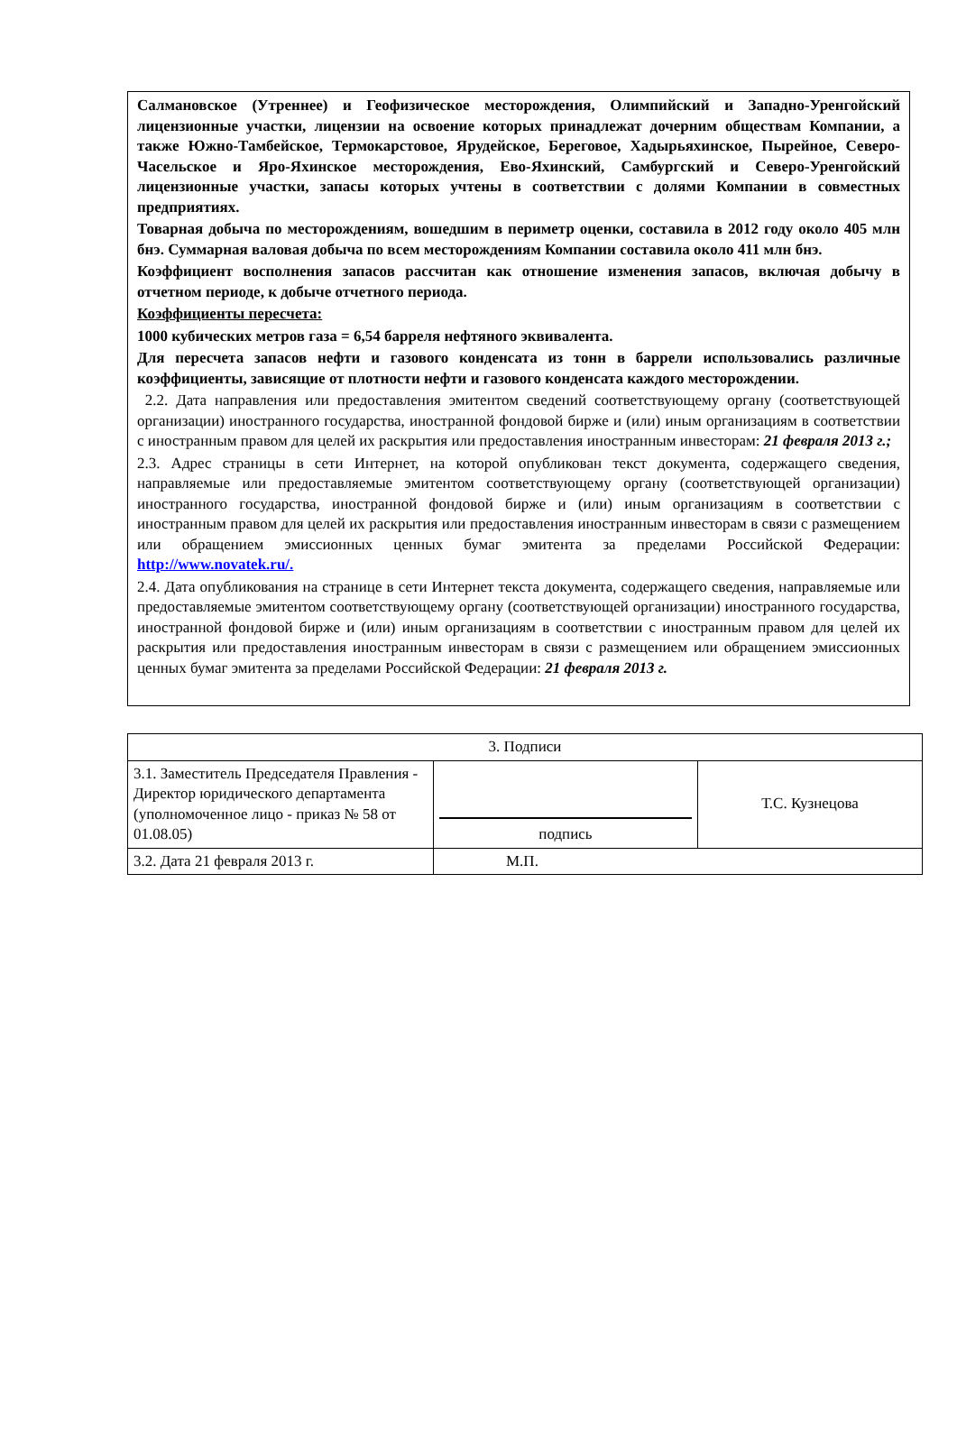Салмановское (Утреннее) и Геофизическое месторождения, Олимпийский и Западно-Уренгойский лицензионные участки, лицензии на освоение которых принадлежат дочерним обществам Компании, а также Южно-Тамбейское, Термокарстовое, Ярудейское, Береговое, Хадырьяхинское, Пырейное, Северо-Часельское и Яро-Яхинское месторождения, Ево-Яхинский, Самбургский и Северо-Уренгойский лицензионные участки, запасы которых учтены в соответствии с долями Компании в совместных предприятиях.
Товарная добыча по месторождениям, вошедшим в периметр оценки, составила в 2012 году около 405 млн бнэ. Суммарная валовая добыча по всем месторождениям Компании составила около 411 млн бнэ.
Коэффициент восполнения запасов рассчитан как отношение изменения запасов, включая добычу в отчетном периоде, к добыче отчетного периода.
Коэффициенты пересчета:
1000 кубических метров газа = 6,54 барреля нефтяного эквивалента.
Для пересчета запасов нефти и газового конденсата из тонн в баррели использовались различные коэффициенты, зависящие от плотности нефти и газового конденсата каждого месторождении.
2.2. Дата направления или предоставления эмитентом сведений соответствующему органу (соответствующей организации) иностранного государства, иностранной фондовой бирже и (или) иным организациям в соответствии с иностранным правом для целей их раскрытия или предоставления иностранным инвесторам: 21 февраля 2013 г.;
2.3. Адрес страницы в сети Интернет, на которой опубликован текст документа, содержащего сведения, направляемые или предоставляемые эмитентом соответствующему органу (соответствующей организации) иностранного государства, иностранной фондовой бирже и (или) иным организациям в соответствии с иностранным правом для целей их раскрытия или предоставления иностранным инвесторам в связи с размещением или обращением эмиссионных ценных бумаг эмитента за пределами Российской Федерации: http://www.novatek.ru/.
2.4. Дата опубликования на странице в сети Интернет текста документа, содержащего сведения, направляемые или предоставляемые эмитентом соответствующему органу (соответствующей организации) иностранного государства, иностранной фондовой бирже и (или) иным организациям в соответствии с иностранным правом для целей их раскрытия или предоставления иностранным инвесторам в связи с размещением или обращением эмиссионных ценных бумаг эмитента за пределами Российской Федерации: 21 февраля 2013 г.
| 3. Подписи | | |
| 3.1. Заместитель Председателя Правления - Директор юридического департамента (уполномоченное лицо - приказ № 58 от 01.08.05) | подпись | Т.С. Кузнецова |
| 3.2. Дата 21 февраля 2013 г. | М.П. | |